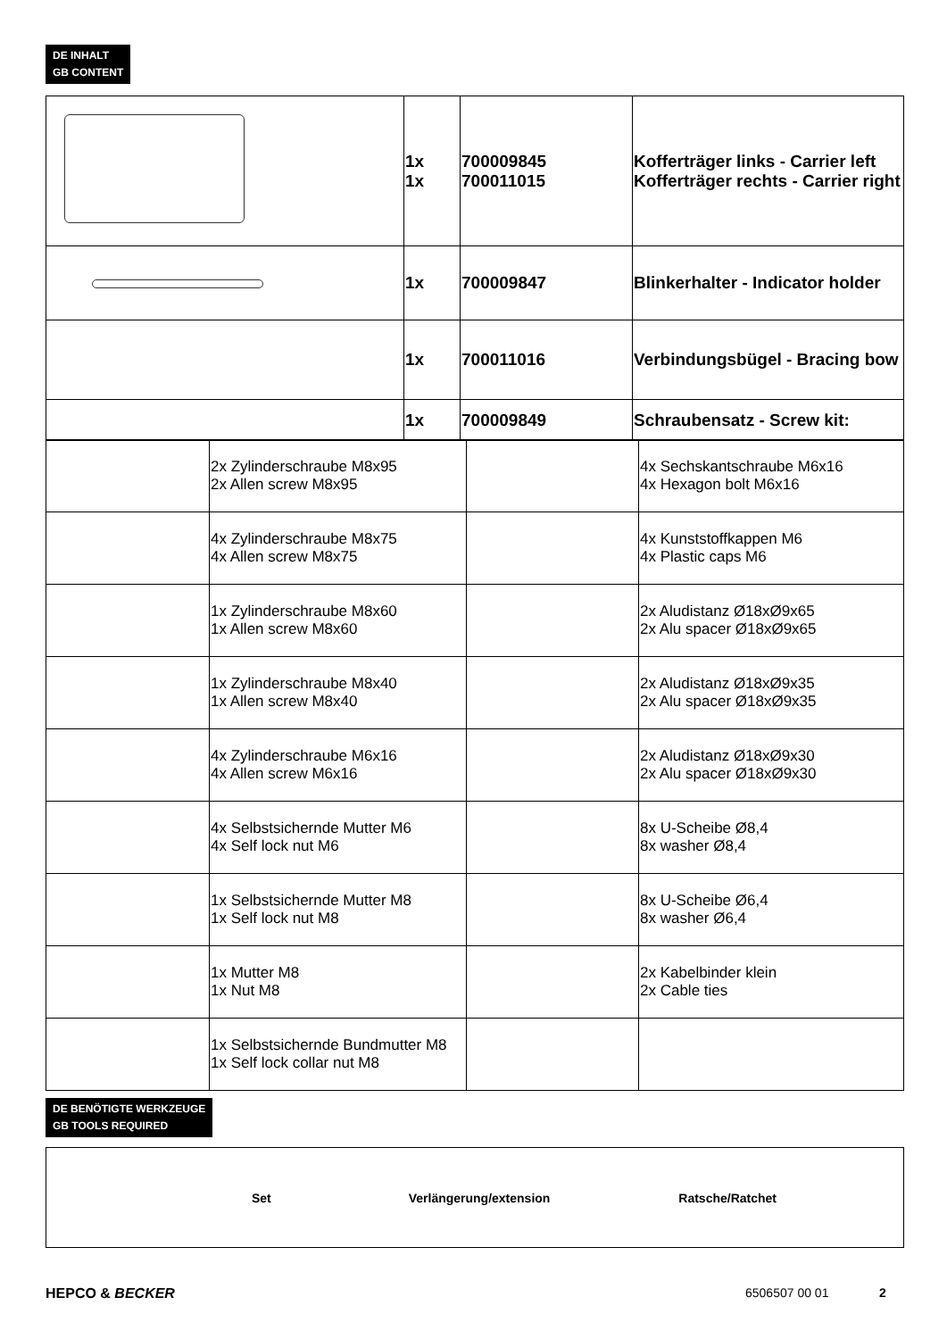DE INHALT
GB CONTENT
| | 1x 1x | 700009845 700011015 | Kofferträger links - Carrier left Kofferträger rechts - Carrier right |
| | 1x | 700009847 | Blinkerhalter - Indicator holder |
| | 1x | 700011016 | Verbindungsbügel - Bracing bow |
| | 1x | 700009849 | Schraubensatz - Screw kit: |
| | 2x Zylinderschraube M8x95 2x Allen screw M8x95 | | 4x Sechskantschraube M6x16 4x Hexagon bolt M6x16 |
| | 4x Zylinderschraube M8x75 4x Allen screw M8x75 | | 4x Kunststoffkappen M6 4x Plastic caps M6 |
| | 1x Zylinderschraube M8x60 1x Allen screw M8x60 | | 2x Aludistanz Ø18xØ9x65 2x Alu spacer Ø18xØ9x65 |
| | 1x Zylinderschraube M8x40 1x Allen screw M8x40 | | 2x Aludistanz Ø18xØ9x35 2x Alu spacer Ø18xØ9x35 |
| | 4x Zylinderschraube M6x16 4x Allen screw M6x16 | | 2x Aludistanz Ø18xØ9x30 2x Alu spacer Ø18xØ9x30 |
| | 4x Selbstsichernde Mutter M6 4x Self lock nut M6 | | 8x U-Scheibe Ø8,4 8x washer Ø8,4 |
| | 1x Selbstsichernde Mutter M8 1x Self lock nut M8 | | 8x U-Scheibe Ø6,4 8x washer Ø6,4 |
| | 1x Mutter M8 1x Nut M8 | | 2x Kabelbinder klein 2x Cable ties |
| | 1x Selbstsichernde Bundmutter M8 1x Self lock collar nut M8 | | |
DE BENÖTIGTE WERKZEUGE
GB TOOLS REQUIRED
| Set Verlängerung/extension Ratsche/Ratchet |
HEPCO & BECKER 6506507 00 01 2